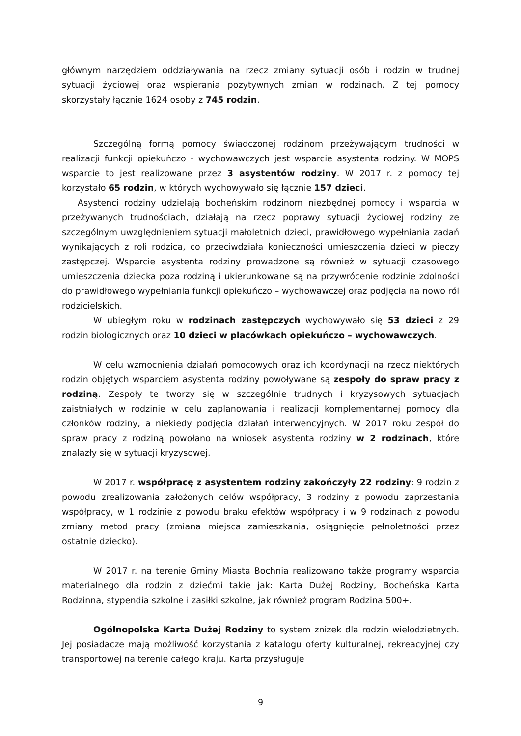głównym narzędziem oddziaływania na rzecz zmiany sytuacji osób i rodzin w trudnej sytuacji życiowej oraz wspierania pozytywnych zmian w rodzinach. Z tej pomocy skorzystały łącznie 1624 osoby z 745 rodzin.
Szczególną formą pomocy świadczonej rodzinom przeżywającym trudności w realizacji funkcji opiekuńczo - wychowawczych jest wsparcie asystenta rodziny. W MOPS wsparcie to jest realizowane przez 3 asystentów rodziny. W 2017 r. z pomocy tej korzystało 65 rodzin, w których wychowywało się łącznie 157 dzieci.
Asystenci rodziny udzielają bocheńskim rodzinom niezbędnej pomocy i wsparcia w przeżywanych trudnościach, działają na rzecz poprawy sytuacji życiowej rodziny ze szczególnym uwzględnieniem sytuacji małoletnich dzieci, prawidłowego wypełniania zadań wynikających z roli rodzica, co przeciwdziała konieczności umieszczenia dzieci w pieczy zastępczej. Wsparcie asystenta rodziny prowadzone są również w sytuacji czasowego umieszczenia dziecka poza rodziną i ukierunkowane są na przywrócenie rodzinie zdolności do prawidłowego wypełniania funkcji opiekuńczo – wychowawczej oraz podjęcia na nowo ról rodzicielskich.
W ubiegłym roku w rodzinach zastępczych wychowywało się 53 dzieci z 29 rodzin biologicznych oraz 10 dzieci w placówkach opiekuńczo – wychowawczych.
W celu wzmocnienia działań pomocowych oraz ich koordynacji na rzecz niektórych rodzin objętych wsparciem asystenta rodziny powoływane są zespoły do spraw pracy z rodziną. Zespoły te tworzy się w szczególnie trudnych i kryzysowych sytuacjach zaistniałych w rodzinie w celu zaplanowania i realizacji komplementarnej pomocy dla członków rodziny, a niekiedy podjęcia działań interwencyjnych. W 2017 roku zespół do spraw pracy z rodziną powołano na wniosek asystenta rodziny w 2 rodzinach, które znalazły się w sytuacji kryzysowej.
W 2017 r. współpracę z asystentem rodziny zakończyły 22 rodziny: 9 rodzin z powodu zrealizowania założonych celów współpracy, 3 rodziny z powodu zaprzestania współpracy, w 1 rodzinie z powodu braku efektów współpracy i w 9 rodzinach z powodu zmiany metod pracy (zmiana miejsca zamieszkania, osiągnięcie pełnoletności przez ostatnie dziecko).
W 2017 r. na terenie Gminy Miasta Bochnia realizowano także programy wsparcia materialnego dla rodzin z dziećmi takie jak: Karta Dużej Rodziny, Bocheńska Karta Rodzinna, stypendia szkolne i zasiłki szkolne, jak również program Rodzina 500+.
Ogólnopolska Karta Dużej Rodziny to system zniżek dla rodzin wielodzietnych. Jej posiadacze mają możliwość korzystania z katalogu oferty kulturalnej, rekreacyjnej czy transportowej na terenie całego kraju. Karta przysługuje
9